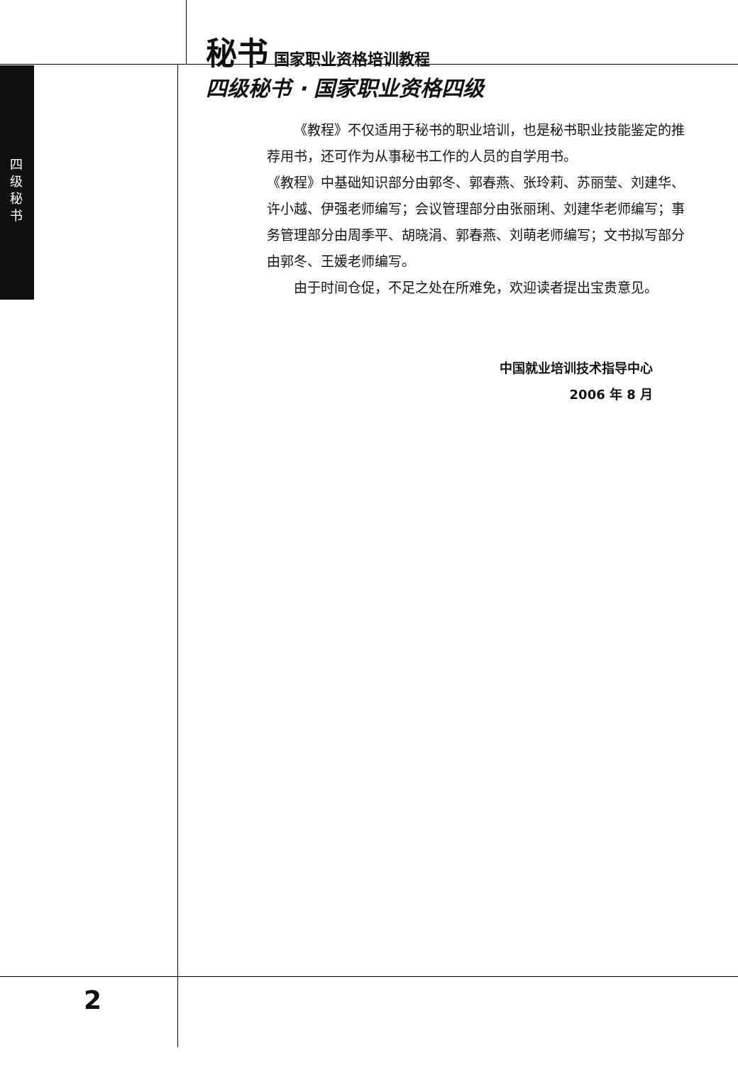秘书 国家职业资格培训教程
四级秘书 · 国家职业资格四级
四级秘书
  《教程》不仅适用于秘书的职业培训，也是秘书职业技能鉴定的推荐用书，还可作为从事秘书工作的人员的自学用书。
《教程》中基础知识部分由郭冬、郭春燕、张玲莉、苏丽莹、刘建华、许小越、伊强老师编写；会议管理部分由张丽琍、刘建华老师编写；事务管理部分由周季平、胡晓涓、郭春燕、刘萌老师编写；文书拟写部分由郭冬、王媛老师编写。
  由于时间仓促，不足之处在所难免，欢迎读者提出宝贵意见。
中国就业培训技术指导中心
2006 年 8 月
2